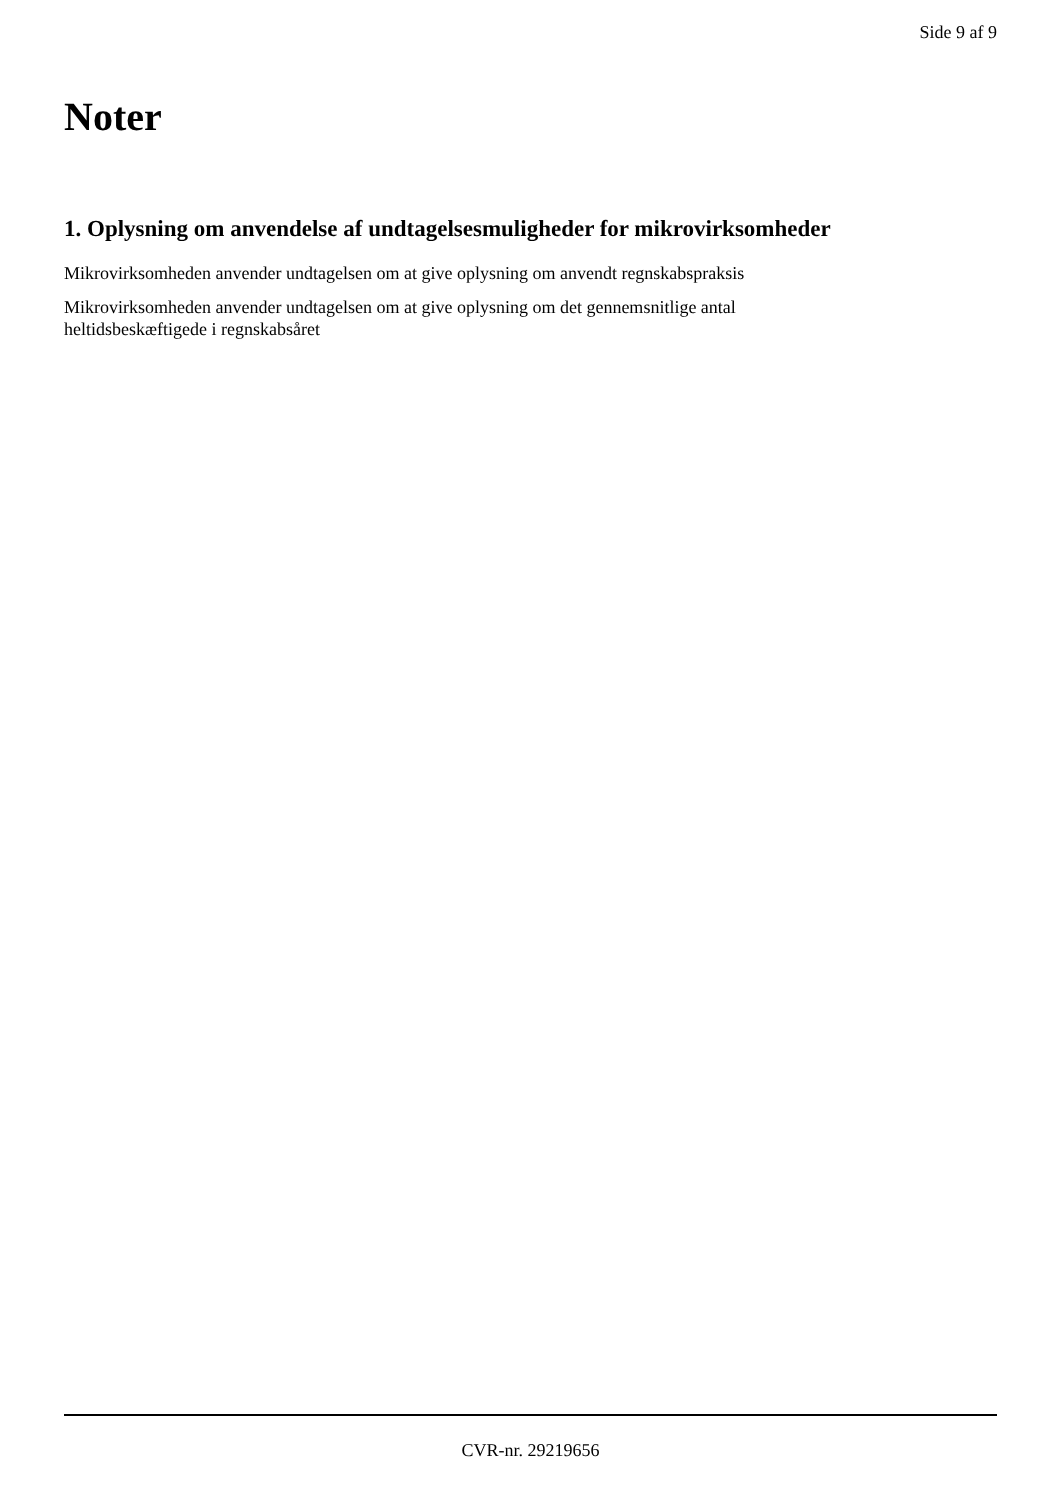Side 9 af 9
Noter
1. Oplysning om anvendelse af undtagelsesmuligheder for mikrovirksomheder
Mikrovirksomheden anvender undtagelsen om at give oplysning om anvendt regnskabspraksis
Mikrovirksomheden anvender undtagelsen om at give oplysning om det gennemsnitlige antal
heltidsbeskæftigede i regnskabsåret
CVR-nr. 29219656